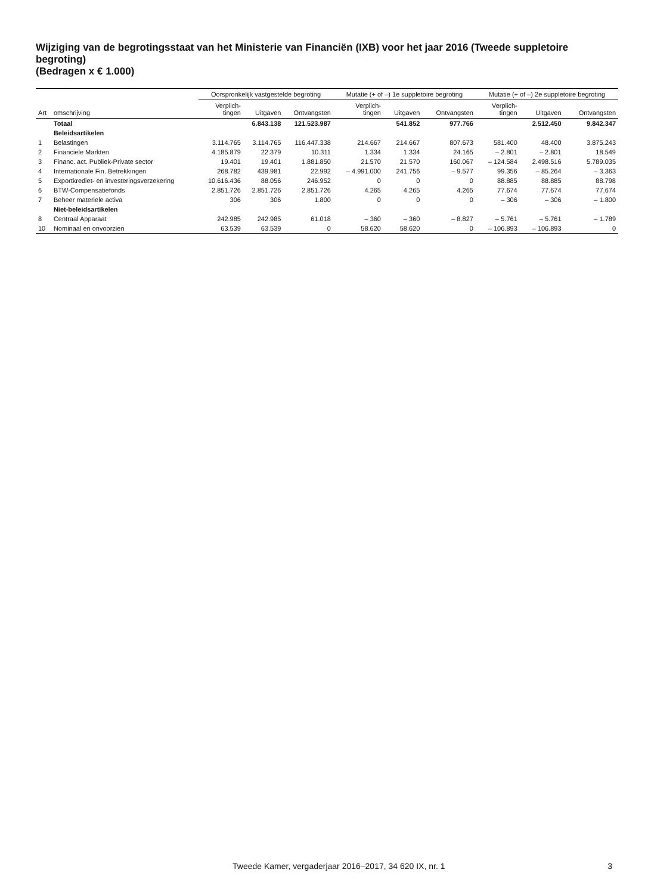Wijziging van de begrotingsstaat van het Ministerie van Financiën (IXB) voor het jaar 2016 (Tweede suppletoire begroting)
(Bedragen x € 1.000)
| | | Oorspronkelijk vastgestelde begroting | | | Mutatie (+ of –) 1e suppletoire begroting | | | Mutatie (+ of –) 2e suppletoire begroting | | |
| --- | --- | --- | --- | --- | --- | --- | --- | --- | --- | --- |
| Art | omschrijving | Verplich- tingen | Uitgaven | Ontvangsten | Verplich- tingen | Uitgaven | Ontvangsten | Verplich- tingen | Uitgaven | Ontvangsten |
| | Totaal | | 6.843.138 | 121.523.987 | | 541.852 | 977.766 | | 2.512.450 | 9.842.347 |
| | Beleidsartikelen | | | | | | | | | |
| 1 | Belastingen | 3.114.765 | 3.114.765 | 116.447.338 | 214.667 | 214.667 | 807.673 | 581.400 | 48.400 | 3.875.243 |
| 2 | Financiele Markten | 4.185.879 | 22.379 | 10.311 | 1.334 | 1.334 | 24.165 | – 2.801 | – 2.801 | 18.549 |
| 3 | Financ. act. Publiek-Private sector | 19.401 | 19.401 | 1.881.850 | 21.570 | 21.570 | 160.067 | – 124.584 | 2.498.516 | 5.789.035 |
| 4 | Internationale Fin. Betrekkingen | 268.782 | 439.981 | 22.992 | – 4.991.000 | 241.756 | – 9.577 | 99.356 | – 85.264 | – 3.363 |
| 5 | Exportkrediet- en investeringsverzekering | 10.616.436 | 88.056 | 246.952 | 0 | 0 | 0 | 88.885 | 88.885 | 88.798 |
| 6 | BTW-Compensatiefonds | 2.851.726 | 2.851.726 | 2.851.726 | 4.265 | 4.265 | 4.265 | 77.674 | 77.674 | 77.674 |
| 7 | Beheer materiele activa | 306 | 306 | 1.800 | 0 | 0 | 0 | – 306 | – 306 | – 1.800 |
| | Niet-beleidsartikelen | | | | | | | | | |
| 8 | Centraal Apparaat | 242.985 | 242.985 | 61.018 | – 360 | – 360 | – 8.827 | – 5.761 | – 5.761 | – 1.789 |
| 10 | Nominaal en onvoorzien | 63.539 | 63.539 | 0 | 58.620 | 58.620 | 0 | – 106.893 | – 106.893 | 0 |
Tweede Kamer, vergaderjaar 2016–2017, 34 620 IX, nr. 1 3